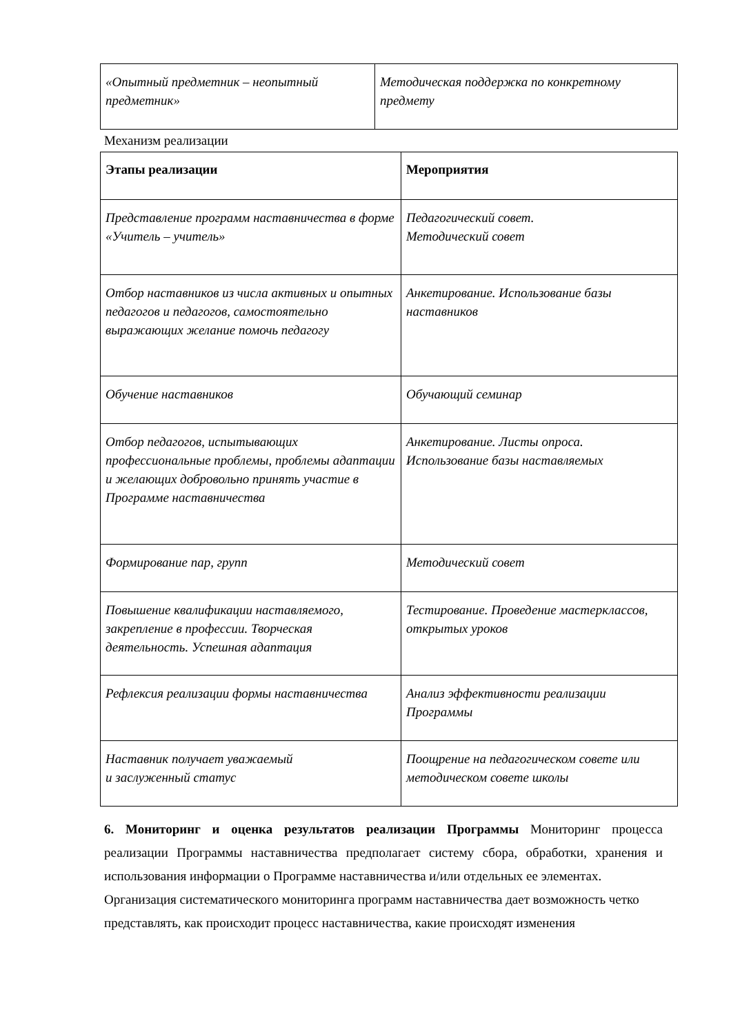| «Опытный предметник – неопытный предметник» | Методическая поддержка по конкретному предмету |
Механизм реализации
| Этапы реализации | Мероприятия |
| --- | --- |
| Представление программ наставничества в форме «Учитель – учитель» | Педагогический совет. Методический совет |
| Отбор наставников из числа активных и опытных педагогов и педагогов, самостоятельно выражающих желание помочь педагогу | Анкетирование. Использование базы наставников |
| Обучение наставников | Обучающий семинар |
| Отбор педагогов, испытывающих профессиональные проблемы, проблемы адаптации и желающих добровольно принять участие в Программе наставничества | Анкетирование. Листы опроса. Использование базы наставляемых |
| Формирование пар, групп | Методический совет |
| Повышение квалификации наставляемого, закрепление в профессии. Творческая деятельность. Успешная адаптация | Тестирование. Проведение мастерклассов, открытых уроков |
| Рефлексия реализации формы наставничества | Анализ эффективности реализации Программы |
| Наставник получает уважаемый и заслуженный статус | Поощрение на педагогическом совете или методическом совете школы |
6. Мониторинг и оценка результатов реализации Программы Мониторинг процесса реализации Программы наставничества предполагает систему сбора, обработки, хранения и использования информации о Программе наставничества и/или отдельных ее элементах.
Организация систематического мониторинга программ наставничества дает возможность четко представлять, как происходит процесс наставничества, какие происходят изменения